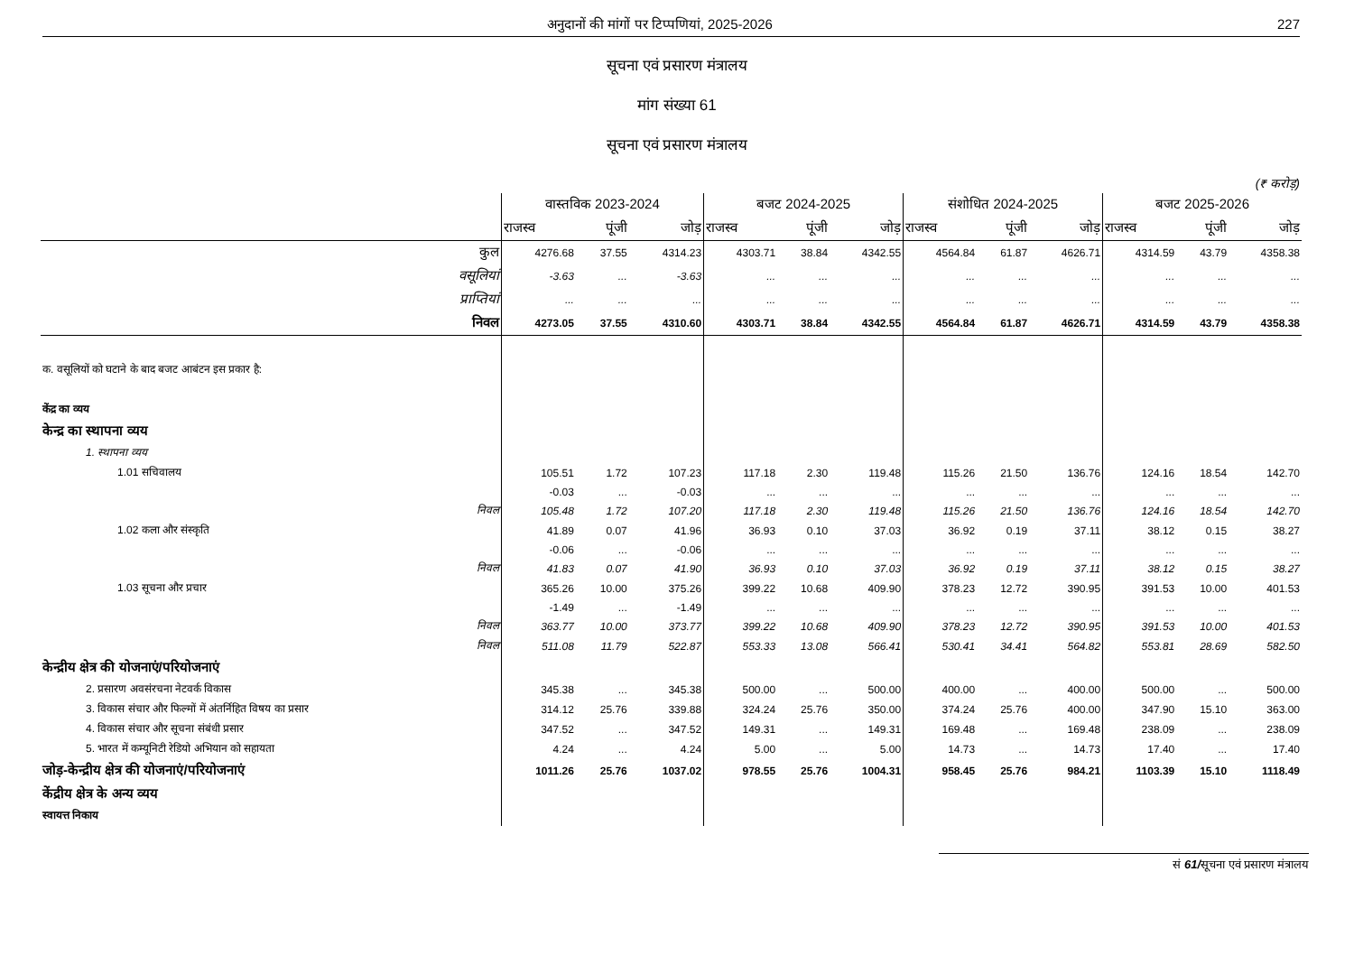अनुदानों की मांगों पर टिप्पणियां, 2025-2026 227
सूचना एवं प्रसारण मंत्रालय
मांग संख्या 61
सूचना एवं प्रसारण मंत्रालय
(₹ करोड़)
| | वास्तविक 2023-2024 | | | बजट 2024-2025 | | | संशोधित 2024-2025 | | | बजट 2025-2026 | | |
| --- | --- | --- | --- | --- | --- | --- | --- | --- | --- | --- | --- | --- |
| | राजस्व | पूंजी | जोड़ | राजस्व | पूंजी | जोड़ | राजस्व | पूंजी | जोड़ | राजस्व | पूंजी | जोड़ |
| कुल | 4276.68 | 37.55 | 4314.23 | 4303.71 | 38.84 | 4342.55 | 4564.84 | 61.87 | 4626.71 | 4314.59 | 43.79 | 4358.38 |
| वसूलियां | -3.63 | ... | -3.63 | ... | ... | ... | ... | ... | ... | ... | ... | ... |
| प्राप्तियां | ... | ... | ... | ... | ... | ... | ... | ... | ... | ... | ... | ... |
| निवल | 4273.05 | 37.55 | 4310.60 | 4303.71 | 38.84 | 4342.55 | 4564.84 | 61.87 | 4626.71 | 4314.59 | 43.79 | 4358.38 |
| क. वसूलियों को घटाने के बाद बजट आबंटन इस प्रकार है: | | | | | | | | | | | | |
| केंद्र का व्यय | | | | | | | | | | | | |
| केन्द्र का स्थापना व्यय | | | | | | | | | | | | |
| 1. स्थापना व्यय | | | | | | | | | | | | |
| 1.01 सचिवालय | 105.51 | 1.72 | 107.23 | 117.18 | 2.30 | 119.48 | 115.26 | 21.50 | 136.76 | 124.16 | 18.54 | 142.70 |
| | -0.03 | ... | -0.03 | ... | ... | ... | ... | ... | ... | ... | ... | ... |
| निवल | 105.48 | 1.72 | 107.20 | 117.18 | 2.30 | 119.48 | 115.26 | 21.50 | 136.76 | 124.16 | 18.54 | 142.70 |
| 1.02 कला और संस्कृति | 41.89 | 0.07 | 41.96 | 36.93 | 0.10 | 37.03 | 36.92 | 0.19 | 37.11 | 38.12 | 0.15 | 38.27 |
| | -0.06 | ... | -0.06 | ... | ... | ... | ... | ... | ... | ... | ... | ... |
| निवल | 41.83 | 0.07 | 41.90 | 36.93 | 0.10 | 37.03 | 36.92 | 0.19 | 37.11 | 38.12 | 0.15 | 38.27 |
| 1.03 सूचना और प्रचार | 365.26 | 10.00 | 375.26 | 399.22 | 10.68 | 409.90 | 378.23 | 12.72 | 390.95 | 391.53 | 10.00 | 401.53 |
| | -1.49 | ... | -1.49 | ... | ... | ... | ... | ... | ... | ... | ... | ... |
| निवल | 363.77 | 10.00 | 373.77 | 399.22 | 10.68 | 409.90 | 378.23 | 12.72 | 390.95 | 391.53 | 10.00 | 401.53 |
| निवल | 511.08 | 11.79 | 522.87 | 553.33 | 13.08 | 566.41 | 530.41 | 34.41 | 564.82 | 553.81 | 28.69 | 582.50 |
| केन्द्रीय क्षेत्र की योजनाएं/परियोजनाएं | | | | | | | | | | | | |
| 2. प्रसारण अवसंरचना नेटवर्क विकास | 345.38 | ... | 345.38 | 500.00 | ... | 500.00 | 400.00 | ... | 400.00 | 500.00 | ... | 500.00 |
| 3. विकास संचार और फिल्मों में अंतर्निहित विषय का प्रसार | 314.12 | 25.76 | 339.88 | 324.24 | 25.76 | 350.00 | 374.24 | 25.76 | 400.00 | 347.90 | 15.10 | 363.00 |
| 4. विकास संचार और सूचना संबंधी प्रसार | 347.52 | ... | 347.52 | 149.31 | ... | 149.31 | 169.48 | ... | 169.48 | 238.09 | ... | 238.09 |
| 5. भारत में कम्यूनिटी रेडियो अभियान को सहायता | 4.24 | ... | 4.24 | 5.00 | ... | 5.00 | 14.73 | ... | 14.73 | 17.40 | ... | 17.40 |
| जोड़-केन्द्रीय क्षेत्र की योजनाएं/परियोजनाएं | 1011.26 | 25.76 | 1037.02 | 978.55 | 25.76 | 1004.31 | 958.45 | 25.76 | 984.21 | 1103.39 | 15.10 | 1118.49 |
| केंद्रीय क्षेत्र के अन्य व्यय | | | | | | | | | | | | |
| स्वायत्त निकाय | | | | | | | | | | | | |
सं 61/सूचना एवं प्रसारण मंत्रालय